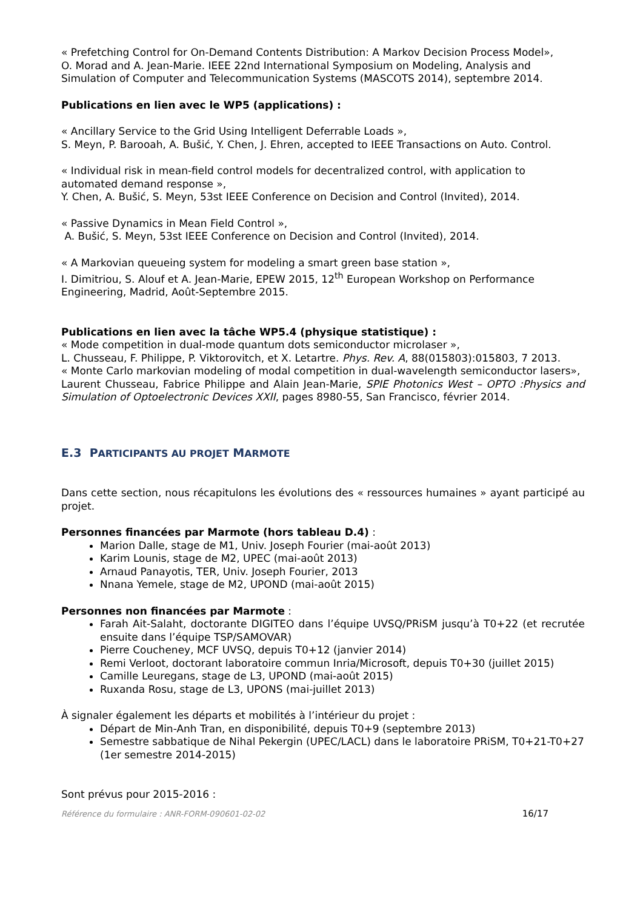« Prefetching Control for On-Demand Contents Distribution: A Markov Decision Process Model»,
O. Morad and A. Jean-Marie. IEEE 22nd International Symposium on Modeling, Analysis and Simulation of Computer and Telecommunication Systems (MASCOTS 2014), septembre 2014.
Publications en lien avec le WP5 (applications) :
« Ancillary Service to the Grid Using Intelligent Deferrable Loads »,
S. Meyn, P. Barooah, A. Bušić, Y. Chen, J. Ehren, accepted to IEEE Transactions on Auto. Control.
« Individual risk in mean-field control models for decentralized control, with application to automated demand response »,
Y. Chen, A. Bušić, S. Meyn, 53st IEEE Conference on Decision and Control (Invited), 2014.
« Passive Dynamics in Mean Field Control »,
A. Bušić, S. Meyn, 53st IEEE Conference on Decision and Control (Invited), 2014.
« A Markovian queueing system for modeling a smart green base station »,
I. Dimitriou, S. Alouf et A. Jean-Marie, EPEW 2015, 12<sup>th</sup> European Workshop on Performance Engineering, Madrid, Août-Septembre 2015.
Publications en lien avec la tâche WP5.4 (physique statistique) :
« Mode competition in dual-mode quantum dots semiconductor microlaser »,
L. Chusseau, F. Philippe, P. Viktorovitch, et X. Letartre. Phys. Rev. A, 88(015803):015803, 7 2013.
« Monte Carlo markovian modeling of modal competition in dual-wavelength semiconductor lasers»,
Laurent Chusseau, Fabrice Philippe and Alain Jean-Marie, SPIE Photonics West – OPTO :Physics and Simulation of Optoelectronic Devices XXII, pages 8980-55, San Francisco, février 2014.
E.3 PARTICIPANTS AU PROJET MARMOTE
Dans cette section, nous récapitulons les évolutions des « ressources humaines » ayant participé au projet.
Personnes financées par Marmote (hors tableau D.4) :
Marion Dalle, stage de M1, Univ. Joseph Fourier (mai-août 2013)
Karim Lounis, stage de M2, UPEC (mai-août 2013)
Arnaud Panayotis, TER, Univ. Joseph Fourier, 2013
Nnana Yemele, stage de M2, UPOND (mai-août 2015)
Personnes non financées par Marmote :
Farah Ait-Salaht, doctorante DIGITEO dans l’équipe UVSQ/PRiSM jusqu’à T0+22 (et recrutée ensuite dans l’équipe TSP/SAMOVAR)
Pierre Coucheney, MCF UVSQ, depuis T0+12 (janvier 2014)
Remi Verloot, doctorant laboratoire commun Inria/Microsoft, depuis T0+30 (juillet 2015)
Camille Leuregans, stage de L3, UPOND (mai-août 2015)
Ruxanda Rosu, stage de L3, UPONS (mai-juillet 2013)
À signaler également les départs et mobilités à l’intérieur du projet :
Départ de Min-Anh Tran, en disponibilité, depuis T0+9 (septembre 2013)
Semestre sabbatique de Nihal Pekergin (UPEC/LACL) dans le laboratoire PRiSM, T0+21-T0+27 (1er semestre 2014-2015)
Sont prévus pour 2015-2016 :
Référence du formulaire : ANR-FORM-090601-02-02 16/17